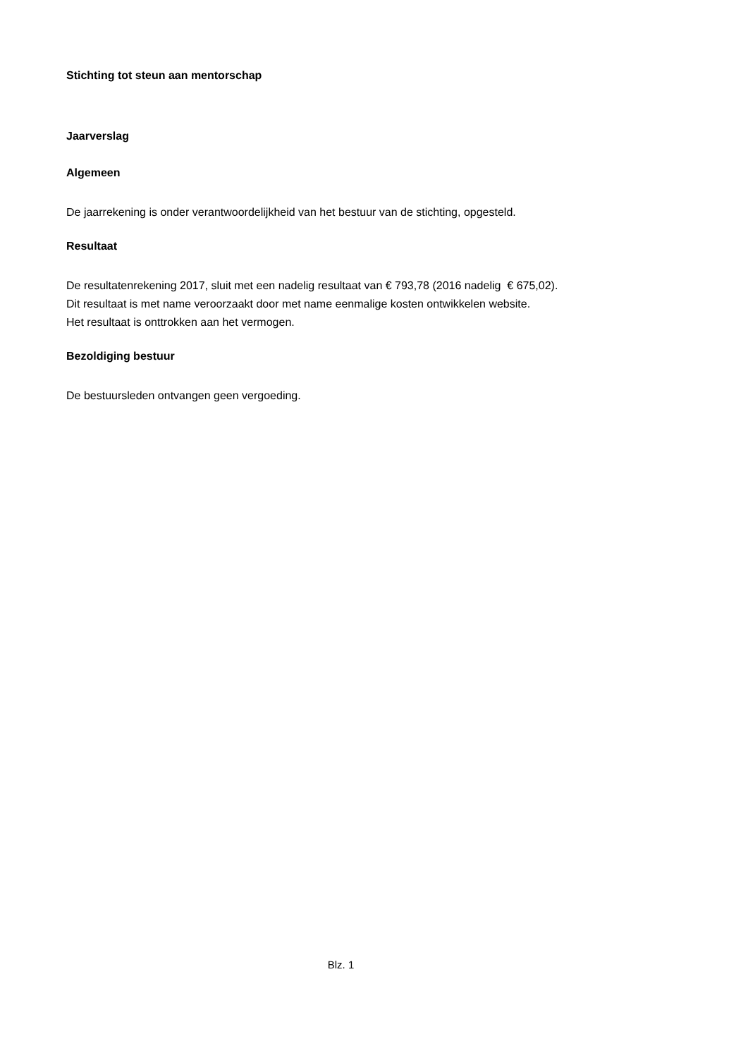Stichting tot steun aan mentorschap
Jaarverslag
Algemeen
De jaarrekening is onder verantwoordelijkheid van het bestuur van de stichting, opgesteld.
Resultaat
De resultatenrekening 2017, sluit met een nadelig resultaat van € 793,78 (2016 nadelig € 675,02).
Dit resultaat is met name veroorzaakt door met name eenmalige kosten ontwikkelen website.
Het resultaat is onttrokken aan het vermogen.
Bezoldiging bestuur
De bestuursleden ontvangen geen vergoeding.
Blz. 1